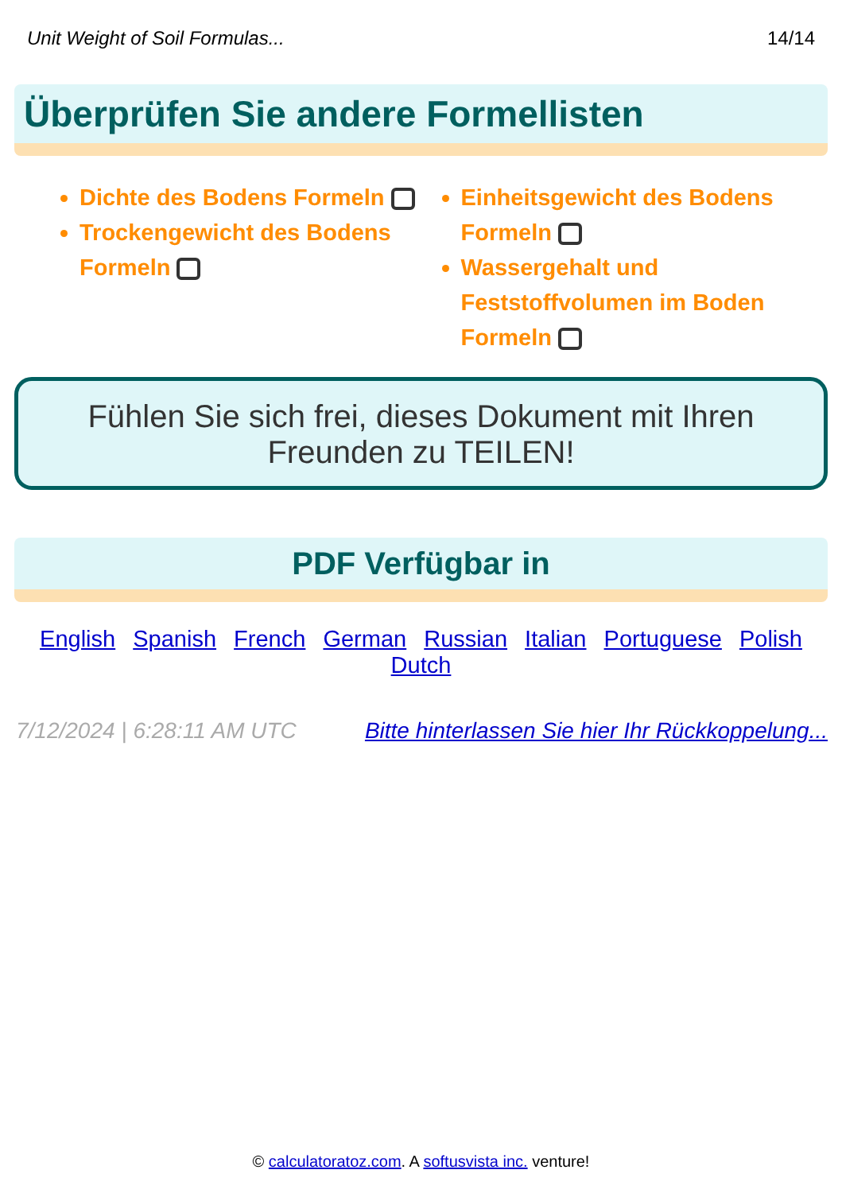Unit Weight of Soil Formulas... 14/14
Überprüfen Sie andere Formellisten
Dichte des Bodens Formeln
Trockengewicht des Bodens Formeln
Einheitsgewicht des Bodens Formeln
Wassergehalt und Feststoffvolumen im Boden Formeln
Fühlen Sie sich frei, dieses Dokument mit Ihren Freunden zu TEILEN!
PDF Verfügbar in
English Spanish French German Russian Italian Portuguese Polish Dutch
7/12/2024 | 6:28:11 AM UTC Bitte hinterlassen Sie hier Ihr Rückkoppelung...
© calculatoratoz.com. A softusvista inc. venture!